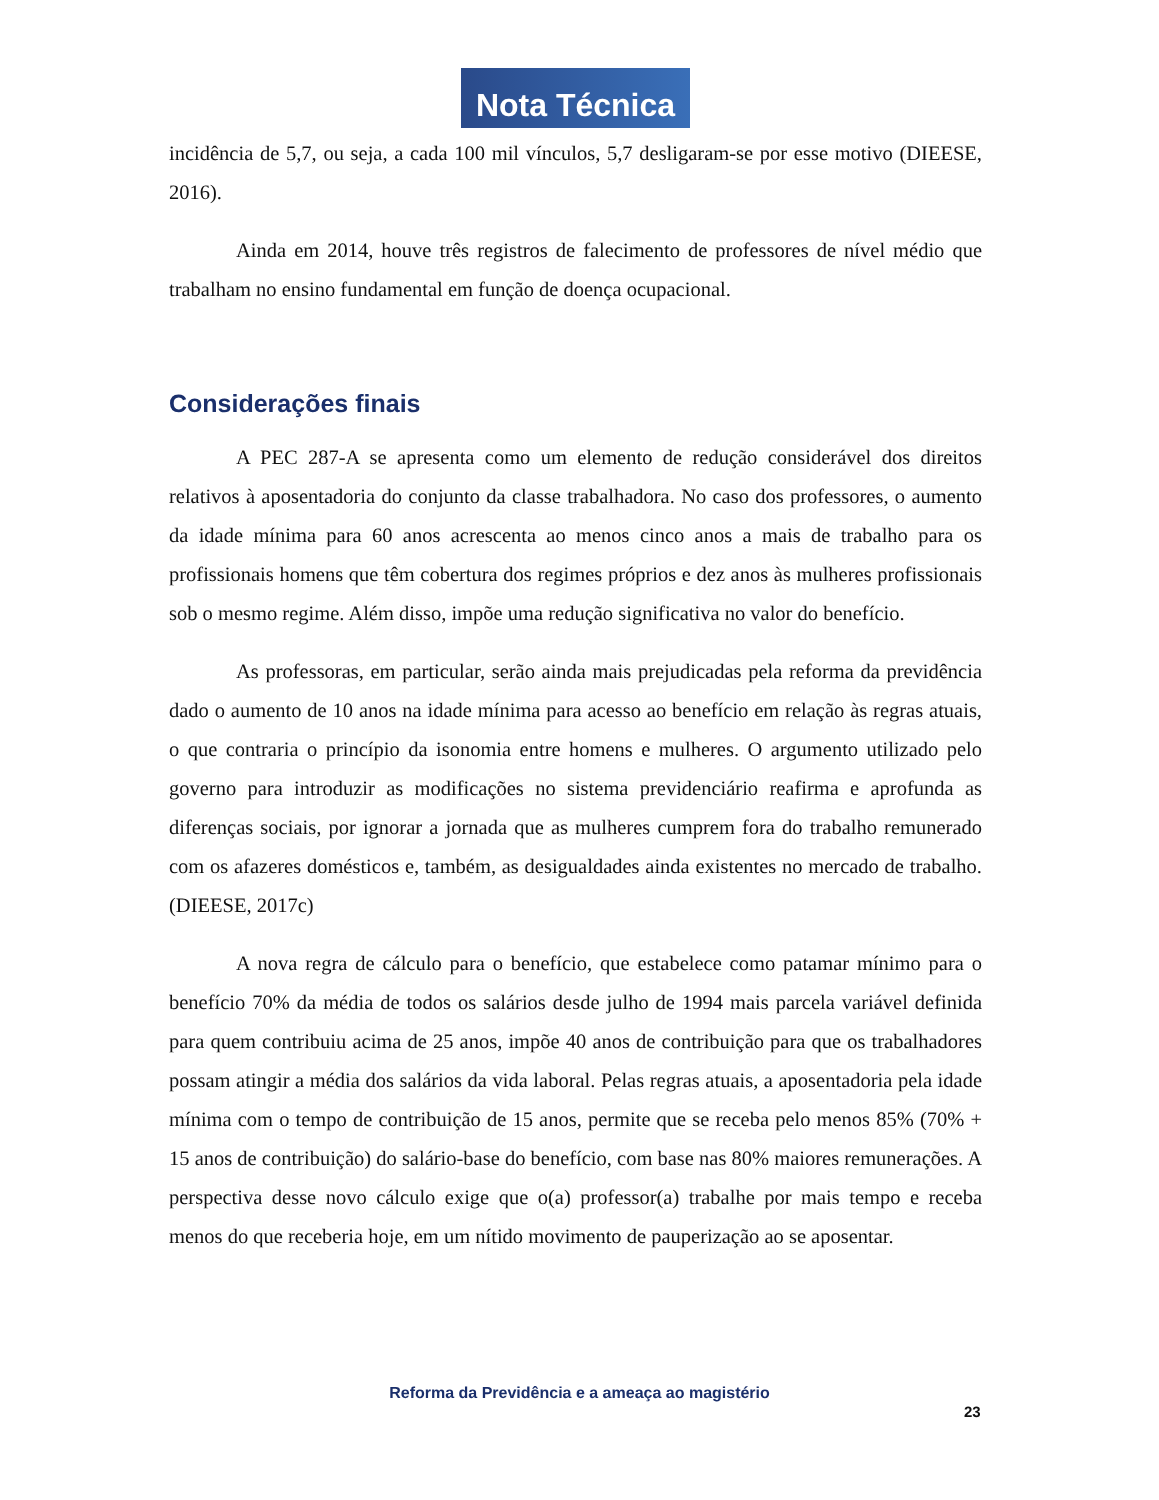Nota Técnica
incidência de 5,7, ou seja, a cada 100 mil vínculos, 5,7 desligaram-se por esse motivo (DIEESE, 2016).
Ainda em 2014, houve três registros de falecimento de professores de nível médio que trabalham no ensino fundamental em função de doença ocupacional.
Considerações finais
A PEC 287-A se apresenta como um elemento de redução considerável dos direitos relativos à aposentadoria do conjunto da classe trabalhadora. No caso dos professores, o aumento da idade mínima para 60 anos acrescenta ao menos cinco anos a mais de trabalho para os profissionais homens que têm cobertura dos regimes próprios e dez anos às mulheres profissionais sob o mesmo regime. Além disso, impõe uma redução significativa no valor do benefício.
As professoras, em particular, serão ainda mais prejudicadas pela reforma da previdência dado o aumento de 10 anos na idade mínima para acesso ao benefício em relação às regras atuais, o que contraria o princípio da isonomia entre homens e mulheres. O argumento utilizado pelo governo para introduzir as modificações no sistema previdenciário reafirma e aprofunda as diferenças sociais, por ignorar a jornada que as mulheres cumprem fora do trabalho remunerado com os afazeres domésticos e, também, as desigualdades ainda existentes no mercado de trabalho. (DIEESE, 2017c)
A nova regra de cálculo para o benefício, que estabelece como patamar mínimo para o benefício 70% da média de todos os salários desde julho de 1994 mais parcela variável definida para quem contribuiu acima de 25 anos, impõe 40 anos de contribuição para que os trabalhadores possam atingir a média dos salários da vida laboral. Pelas regras atuais, a aposentadoria pela idade mínima com o tempo de contribuição de 15 anos, permite que se receba pelo menos 85% (70% + 15 anos de contribuição) do salário-base do benefício, com base nas 80% maiores remunerações. A perspectiva desse novo cálculo exige que o(a) professor(a) trabalhe por mais tempo e receba menos do que receberia hoje, em um nítido movimento de pauperização ao se aposentar.
Reforma da Previdência e a ameaça ao magistério
23